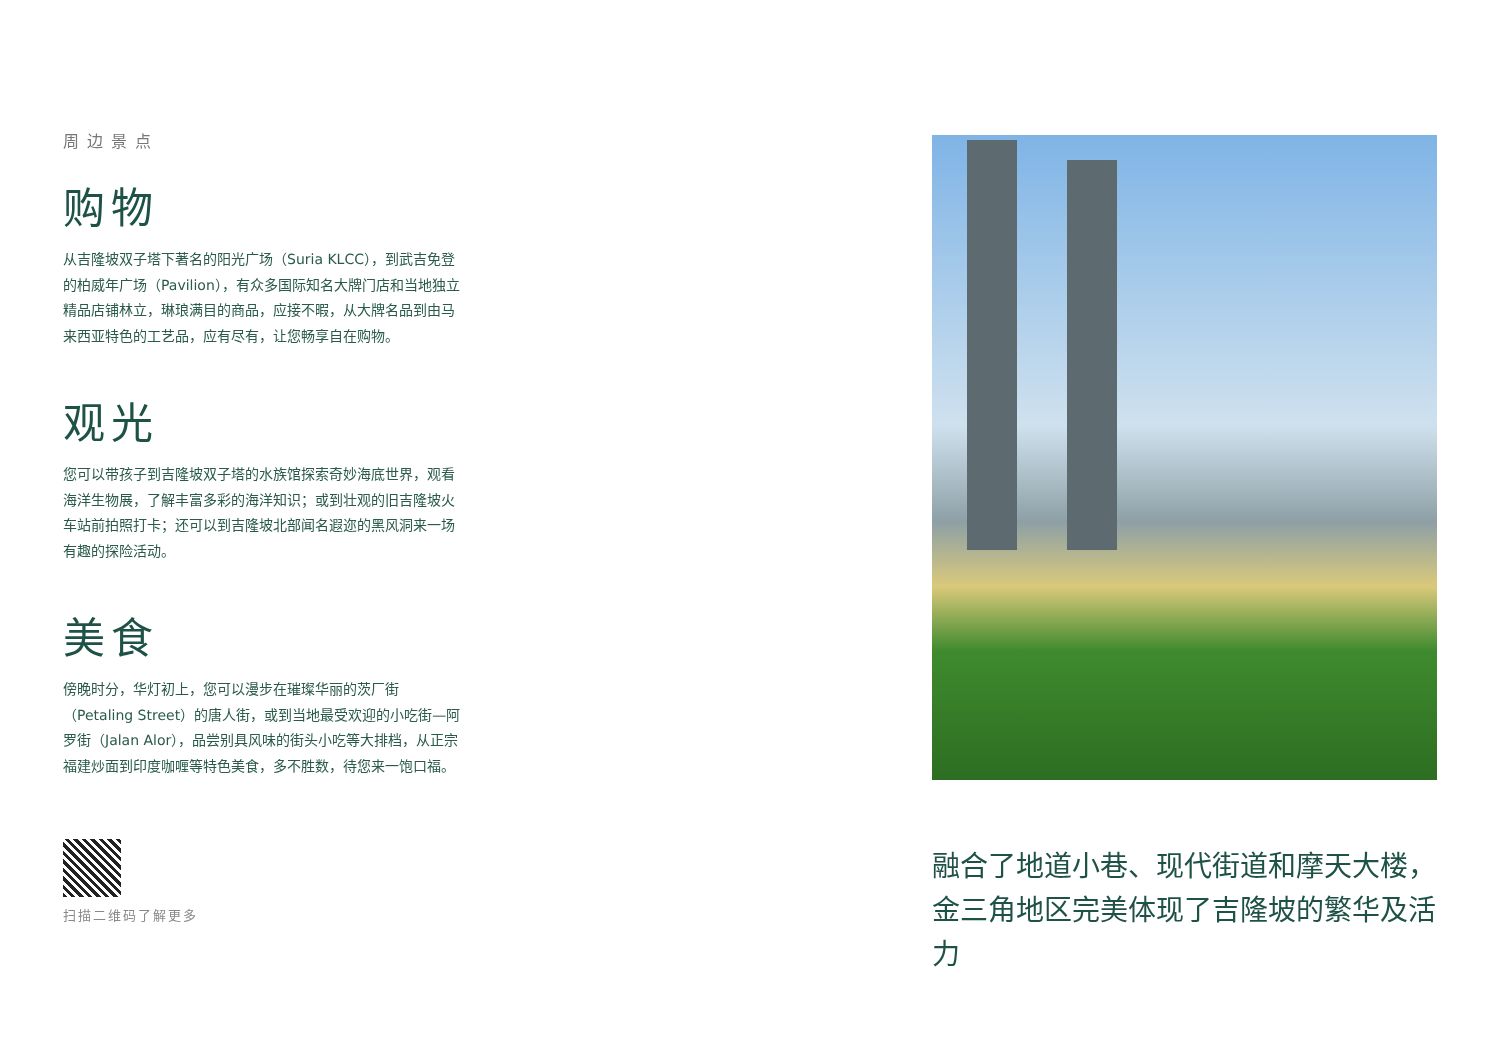周边景点
购物
从吉隆坡双子塔下著名的阳光广场（Suria KLCC），到武吉免登的柏威年广场（Pavilion），有众多国际知名大牌门店和当地独立精品店铺林立，琳琅满目的商品，应接不暇，从大牌名品到由马来西亚特色的工艺品，应有尽有，让您畅享自在购物。
观光
您可以带孩子到吉隆坡双子塔的水族馆探索奇妙海底世界，观看海洋生物展，了解丰富多彩的海洋知识；或到壮观的旧吉隆坡火车站前拍照打卡；还可以到吉隆坡北部闻名遐迩的黑风洞来一场有趣的探险活动。
美食
傍晚时分，华灯初上，您可以漫步在璀璨华丽的茨厂街（Petaling Street）的唐人街，或到当地最受欢迎的小吃街—阿罗街（Jalan Alor），品尝别具风味的街头小吃等大排档，从正宗福建炒面到印度咖喱等特色美食，多不胜数，待您来一饱口福。
扫描二维码了解更多
融合了地道小巷、现代街道和摩天大楼，金三角地区完美体现了吉隆坡的繁华及活力